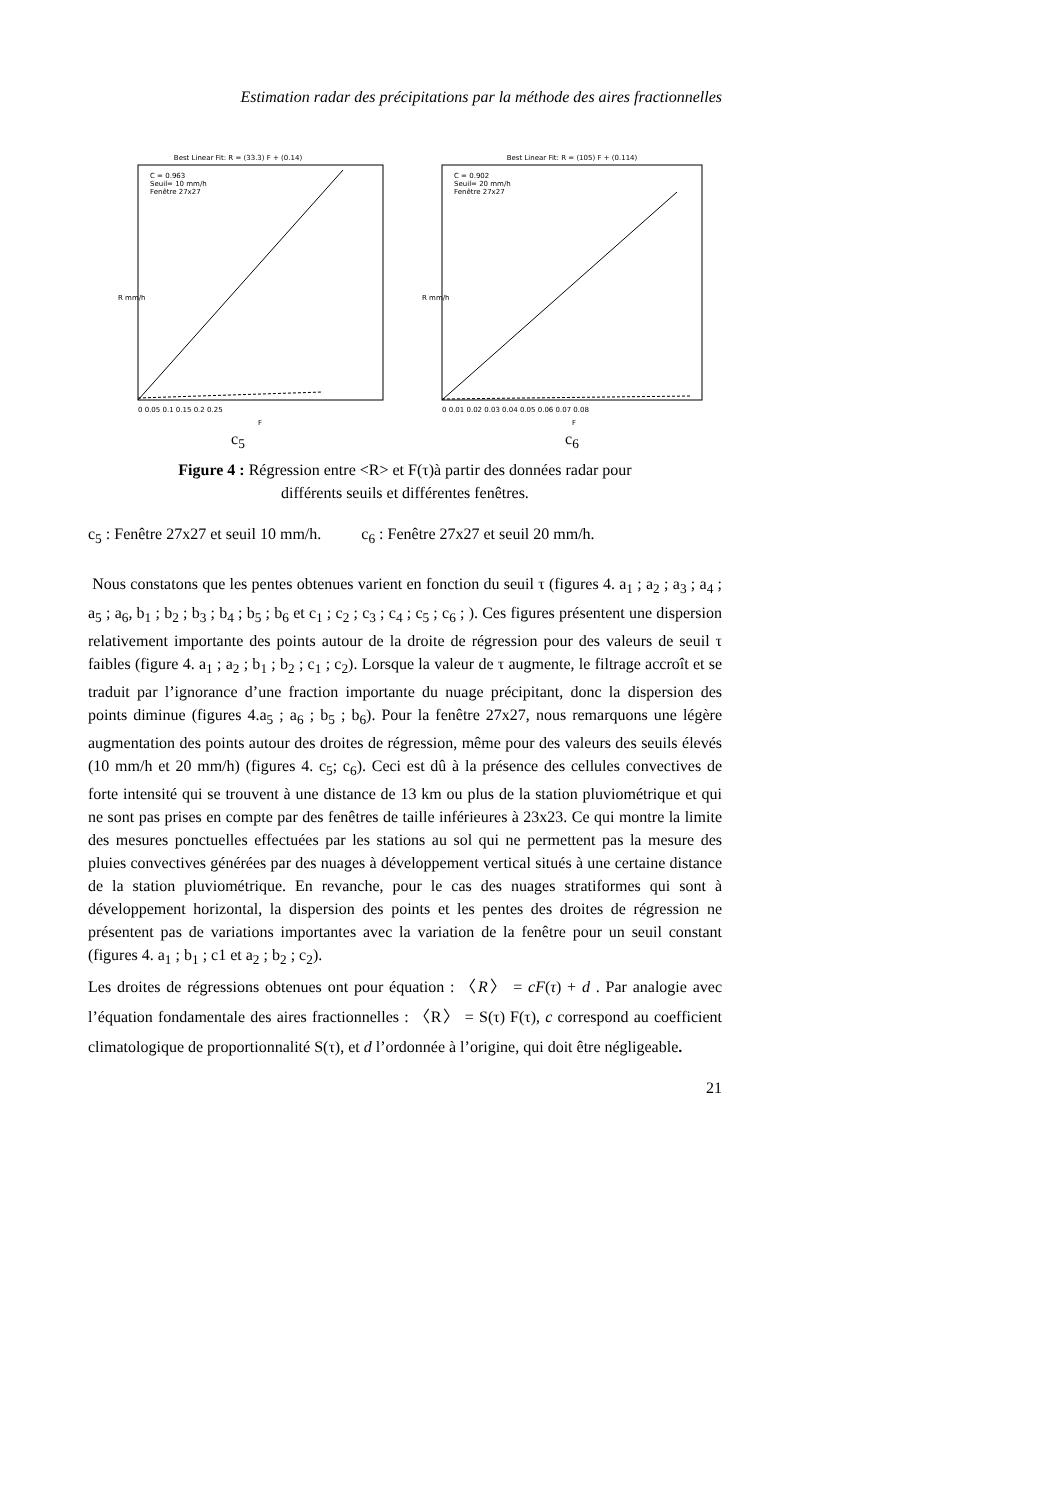Estimation radar des précipitations par la méthode des aires fractionnelles
Best Linear Fit: R = (33.3) F + (0.14)
C = 0.963
Seuil= 10 mm/h
Fenêtre 27x27
R mm/h
F
0 0.05 0.1 0.15 0.2 0.25
c<sub>5</sub>
Best Linear Fit: R = (105) F + (0.114)
C = 0.902
Seuil= 20 mm/h
Fenêtre 27x27
R mm/h
F
0 0.01 0.02 0.03 0.04 0.05 0.06 0.07 0.08
c<sub>6</sub>
Figure 4 : Régression entre <R> et F(τ)à partir des données radar pour
différents seuils et différentes fenêtres.
c<sub>5</sub> : Fenêtre 27x27 et seuil 10 mm/h. c<sub>6</sub> : Fenêtre 27x27 et seuil 20 mm/h.
Nous constatons que les pentes obtenues varient en fonction du seuil τ (figures 4. a<sub>1</sub> ; a<sub>2</sub> ; a<sub>3</sub> ; a<sub>4</sub> ; a<sub>5</sub> ; a<sub>6</sub>, b<sub>1</sub> ; b<sub>2</sub> ; b<sub>3</sub> ; b<sub>4</sub> ; b<sub>5</sub> ; b<sub>6</sub> et c<sub>1</sub> ; c<sub>2</sub> ; c<sub>3</sub> ; c<sub>4</sub> ; c<sub>5</sub> ; c<sub>6</sub> ; ). Ces figures présentent une dispersion relativement importante des points autour de la droite de régression pour des valeurs de seuil τ faibles (figure 4. a<sub>1</sub> ; a<sub>2</sub> ; b<sub>1</sub> ; b<sub>2</sub> ; c<sub>1</sub> ; c<sub>2</sub>). Lorsque la valeur de τ augmente, le filtrage accroît et se traduit par l’ignorance d’une fraction importante du nuage précipitant, donc la dispersion des points diminue (figures 4.a<sub>5</sub> ; a<sub>6</sub> ; b<sub>5</sub> ; b<sub>6</sub>). Pour la fenêtre 27x27, nous remarquons une légère augmentation des points autour des droites de régression, même pour des valeurs des seuils élevés (10 mm/h et 20 mm/h) (figures 4. c<sub>5</sub>; c<sub>6</sub>). Ceci est dû à la présence des cellules convectives de forte intensité qui se trouvent à une distance de 13 km ou plus de la station pluviométrique et qui ne sont pas prises en compte par des fenêtres de taille inférieures à 23x23. Ce qui montre la limite des mesures ponctuelles effectuées par les stations au sol qui ne permettent pas la mesure des pluies convectives générées par des nuages à développement vertical situés à une certaine distance de la station pluviométrique. En revanche, pour le cas des nuages stratiformes qui sont à développement horizontal, la dispersion des points et les pentes des droites de régression ne présentent pas de variations importantes avec la variation de la fenêtre pour un seuil constant (figures 4. a<sub>1</sub> ; b<sub>1</sub> ; c1 et a<sub>2</sub> ; b<sub>2</sub> ; c<sub>2</sub>).
Les droites de régressions obtenues ont pour équation : 〈R〉 = cF(τ) + d . Par analogie avec l’équation fondamentale des aires fractionnelles : 〈R〉 = S(τ) F(τ), c correspond au coefficient climatologique de proportionnalité S(τ), et d l’ordonnée à l’origine, qui doit être négligeable.
21